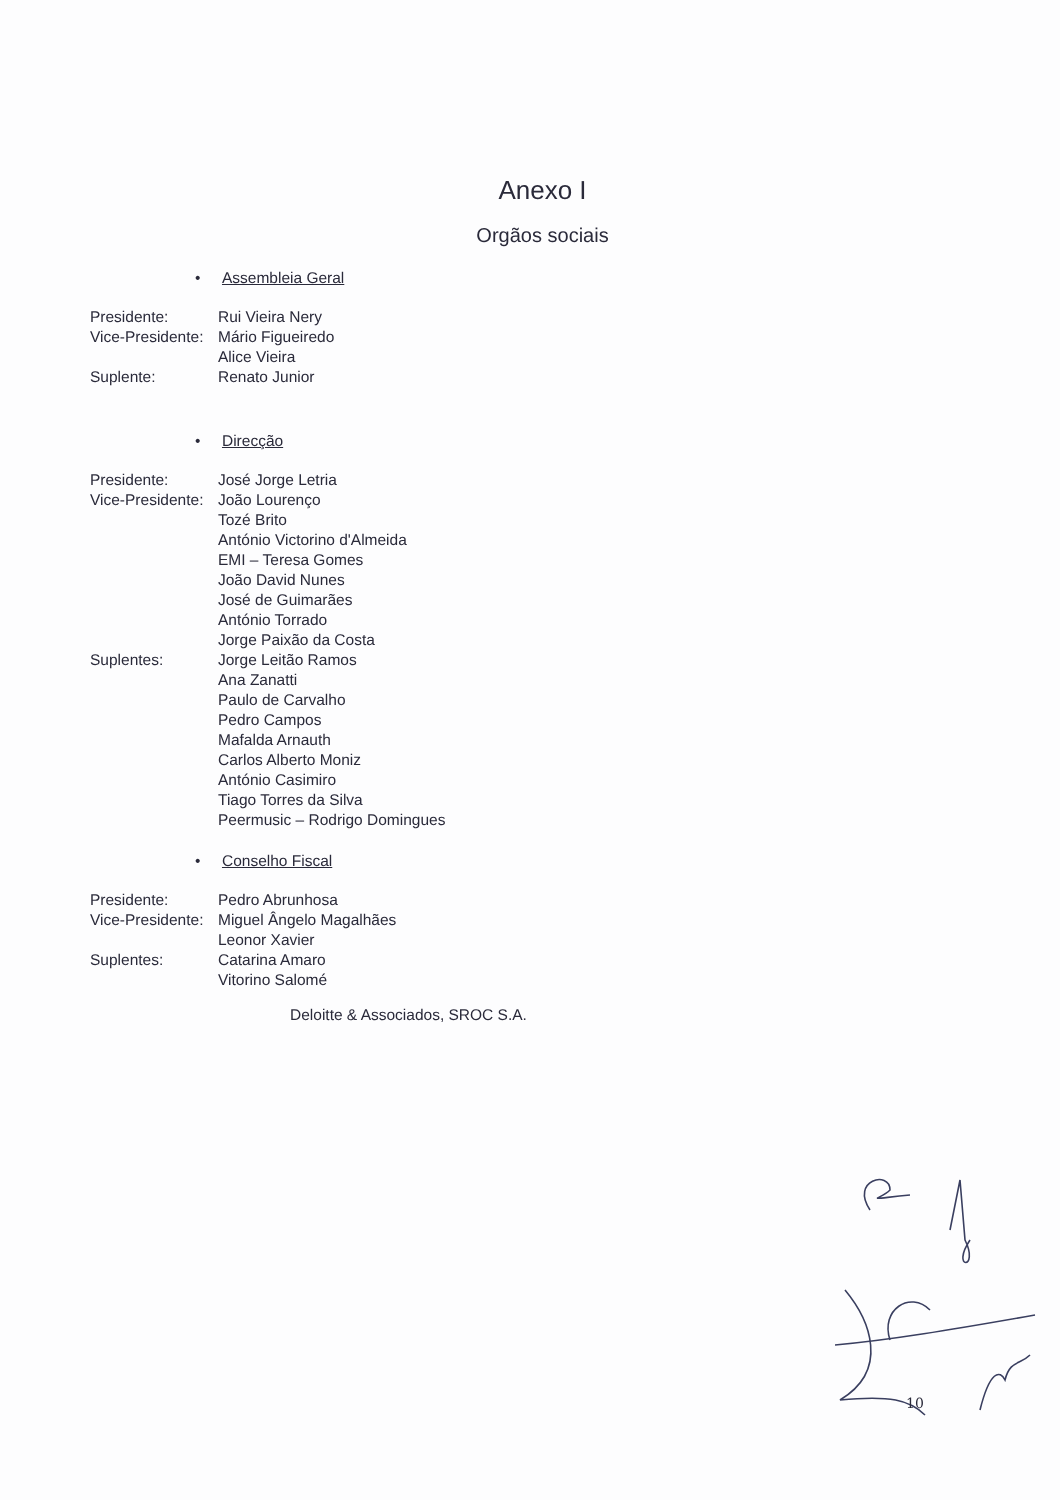Anexo I
Orgãos sociais
• Assembleia Geral
| Presidente: | Rui Vieira Nery |
| Vice-Presidente: | Mário Figueiredo |
| | Alice Vieira |
| Suplente: | Renato Junior |
• Direcção
| Presidente: | José Jorge Letria |
| Vice-Presidente: | João Lourenço |
| | Tozé Brito |
| | António Victorino d'Almeida |
| | EMI – Teresa Gomes |
| | João David Nunes |
| | José de Guimarães |
| | António Torrado |
| | Jorge Paixão da Costa |
| Suplentes: | Jorge Leitão Ramos |
| | Ana Zanatti |
| | Paulo de Carvalho |
| | Pedro Campos |
| | Mafalda Arnauth |
| | Carlos Alberto Moniz |
| | António Casimiro |
| | Tiago Torres da Silva |
| | Peermusic – Rodrigo Domingues |
• Conselho Fiscal
| Presidente: | Pedro Abrunhosa |
| Vice-Presidente: | Miguel Ângelo Magalhães |
| | Leonor Xavier |
| Suplentes: | Catarina Amaro |
| | Vitorino Salomé |
Deloitte & Associados, SROC S.A.
10